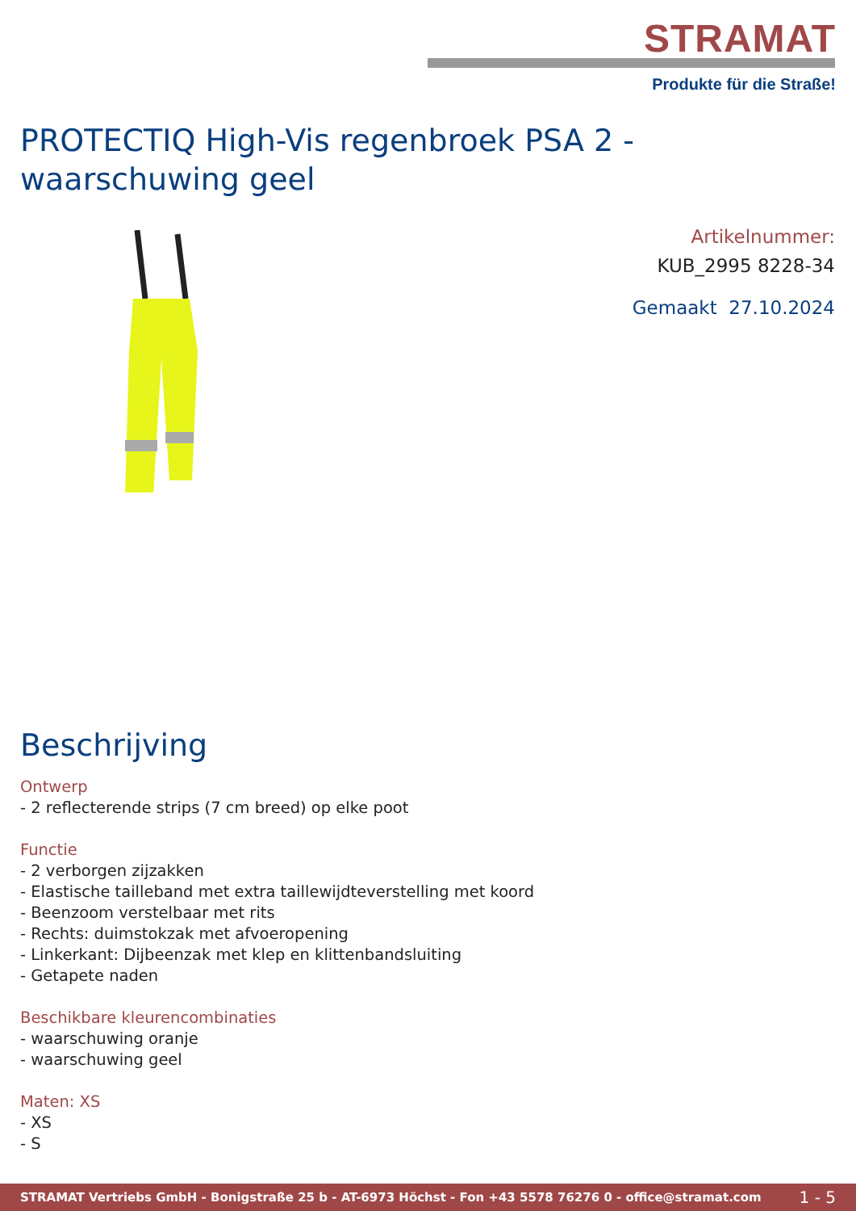STRAMAT
Produkte für die Straße!
PROTECTIQ High-Vis regenbroek PSA 2 - waarschuwing geel
Artikelnummer:
KUB_2995 8228-34
Gemaakt 27.10.2024
Beschrijving
Ontwerp
- 2 reflecterende strips (7 cm breed) op elke poot
Functie
- 2 verborgen zijzakken
- Elastische tailleband met extra taillewijdteverstelling met koord
- Beenzoom verstelbaar met rits
- Rechts: duimstokzak met afvoeropening
- Linkerkant: Dijbeenzak met klep en klittenbandsluiting
- Getapete naden
Beschikbare kleurencombinaties
- waarschuwing oranje
- waarschuwing geel
Maten: XS
- XS
- S
STRAMAT Vertriebs GmbH - Bonigstraße 25 b - AT-6973 Höchst - Fon +43 5578 76276 0 - office@stramat.com 1 - 5